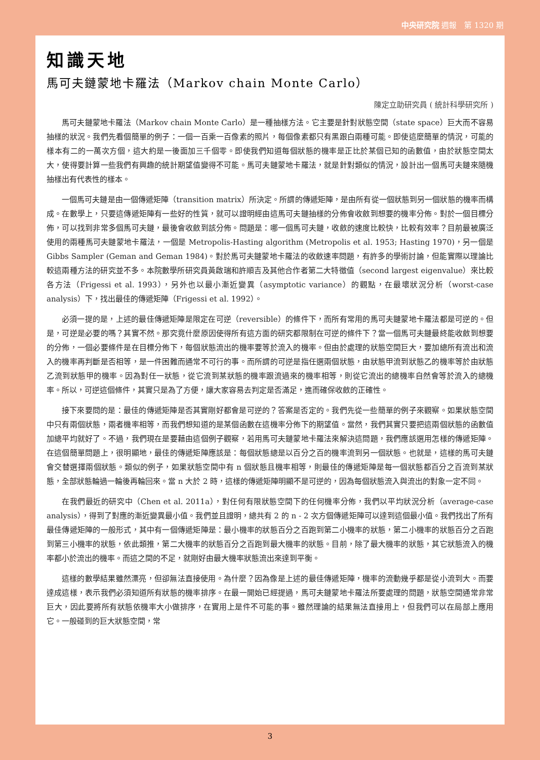中央研究院 週報　第 1320 期
知識天地
馬可夫鏈蒙地卡羅法（Markov chain Monte Carlo）
陳定立助研究員 ( 統計科學研究所 )
馬可夫鏈蒙地卡羅法（Markov chain Monte Carlo）是一種抽樣方法。它主要是針對狀態空間（state space）巨大而不容易抽樣的狀況。我們先看個簡單的例子：一個一百乘一百像素的照片，每個像素都只有黑跟白兩種可能。即使這麼簡單的情況，可能的樣本有二的一萬次方個，這大約是一後面加三千個零。即使我們知道每個狀態的機率是正比於某個已知的函數值，由於狀態空間太大，使得要計算一些我們有興趣的統計期望值變得不可能。馬可夫鏈蒙地卡羅法，就是針對類似的情況，設計出一個馬可夫鏈來隨機抽樣出有代表性的樣本。
一個馬可夫鏈是由一個傳遞矩陣（transition matrix）所決定。所謂的傳遞矩陣，是由所有從一個狀態到另一個狀態的機率而構成。在數學上，只要這傳遞矩陣有一些好的性質，就可以證明經由這馬可夫鏈抽樣的分佈會收斂到想要的機率分佈。對於一個目標分佈，可以找到非常多個馬可夫鏈，最後會收斂到該分佈。問題是：哪一個馬可夫鏈，收斂的速度比較快，比較有效率？目前最被廣泛使用的兩種馬可夫鏈蒙地卡羅法，一個是 Metropolis-Hasting algorithm (Metropolis et al. 1953; Hasting 1970)，另一個是 Gibbs Sampler (Geman and Geman 1984)。對於馬可夫鏈蒙地卡羅法的收斂速率問題，有許多的學術討論，但能實際以理論比較這兩種方法的研究並不多。本院數學所研究員黃啟瑞和許順吉及其他合作者第二大特徵值（second largest eigenvalue）來比較各方法（Frigessi et al. 1993），另外也以最小漸近變異（asymptotic variance）的觀點，在最壞狀況分析（worst-case analysis）下，找出最佳的傳遞矩陣（Frigessi et al. 1992）。
必須一提的是，上述的最佳傳遞矩陣是限定在可逆（reversible）的條件下，而所有常用的馬可夫鏈蒙地卡羅法都是可逆的。但是，可逆是必要的嗎？其實不然。那究竟什麼原因使得所有這方面的研究都限制在可逆的條件下？當一個馬可夫鏈最終能收斂到想要的分佈，一個必要條件是在目標分佈下，每個狀態流出的機率要等於流入的機率。但由於處理的狀態空間巨大，要加總所有流出和流入的機率再判斷是否相等，是一件困難而通常不可行的事。而所謂的可逆是指任選兩個狀態，由狀態甲流到狀態乙的機率等於由狀態乙流到狀態甲的機率。因為對任一狀態，從它流到某狀態的機率跟流過來的機率相等，則從它流出的總機率自然會等於流入的總機率。所以，可逆這個條件，其實只是為了方便，讓大家容易去判定是否滿足，進而確保收斂的正確性。
接下來要問的是：最佳的傳遞矩陣是否其實剛好都會是可逆的？答案是否定的。我們先從一些簡單的例子來觀察。如果狀態空間中只有兩個狀態，兩者機率相等，而我們想知道的是某個函數在這機率分佈下的期望值。當然，我們其實只要把這兩個狀態的函數值加總平均就好了。不過，我們現在是要藉由這個例子觀察，若用馬可夫鏈蒙地卡羅法來解決這問題，我們應該選用怎樣的傳遞矩陣。在這個簡單問題上，很明顯地，最佳的傳遞矩陣應該是：每個狀態總是以百分之百的機率流到另一個狀態。也就是，這樣的馬可夫鏈會交替選擇兩個狀態。類似的例子，如果狀態空間中有 n 個狀態且機率相等，則最佳的傳遞矩陣是每一個狀態都百分之百流到某狀態，全部狀態輪過一輪後再輪回來。當 n 大於 2 時，這樣的傳遞矩陣明顯不是可逆的，因為每個狀態流入與流出的對象一定不同。
在我們最近的研究中（Chen et al. 2011a），對任何有限狀態空間下的任何機率分佈，我們以平均狀況分析（average-case analysis），得到了對應的漸近變異最小值。我們並且證明，總共有 2 的 n - 2 次方個傳遞矩陣可以達到這個最小值。我們找出了所有最佳傳遞矩陣的一般形式，其中有一個傳遞矩陣是：最小機率的狀態百分之百跑到第二小機率的狀態，第二小機率的狀態百分之百跑到第三小機率的狀態，依此類推，第二大機率的狀態百分之百跑到最大機率的狀態。目前，除了最大機率的狀態，其它狀態流入的機率都小於流出的機率。而這之間的不足，就剛好由最大機率狀態流出來達到平衡。
這樣的數學結果雖然漂亮，但卻無法直接使用。為什麼？因為像是上述的最佳傳遞矩陣，機率的流動幾乎都是從小流到大。而要達成這樣，表示我們必須知道所有狀態的機率排序。在最一開始已經提過，馬可夫鏈蒙地卡羅法所要處理的問題，狀態空間通常非常巨大，因此要將所有狀態依機率大小做排序，在實用上是件不可能的事。雖然理論的結果無法直接用上，但我們可以在局部上應用它。一般碰到的巨大狀態空間，常
3